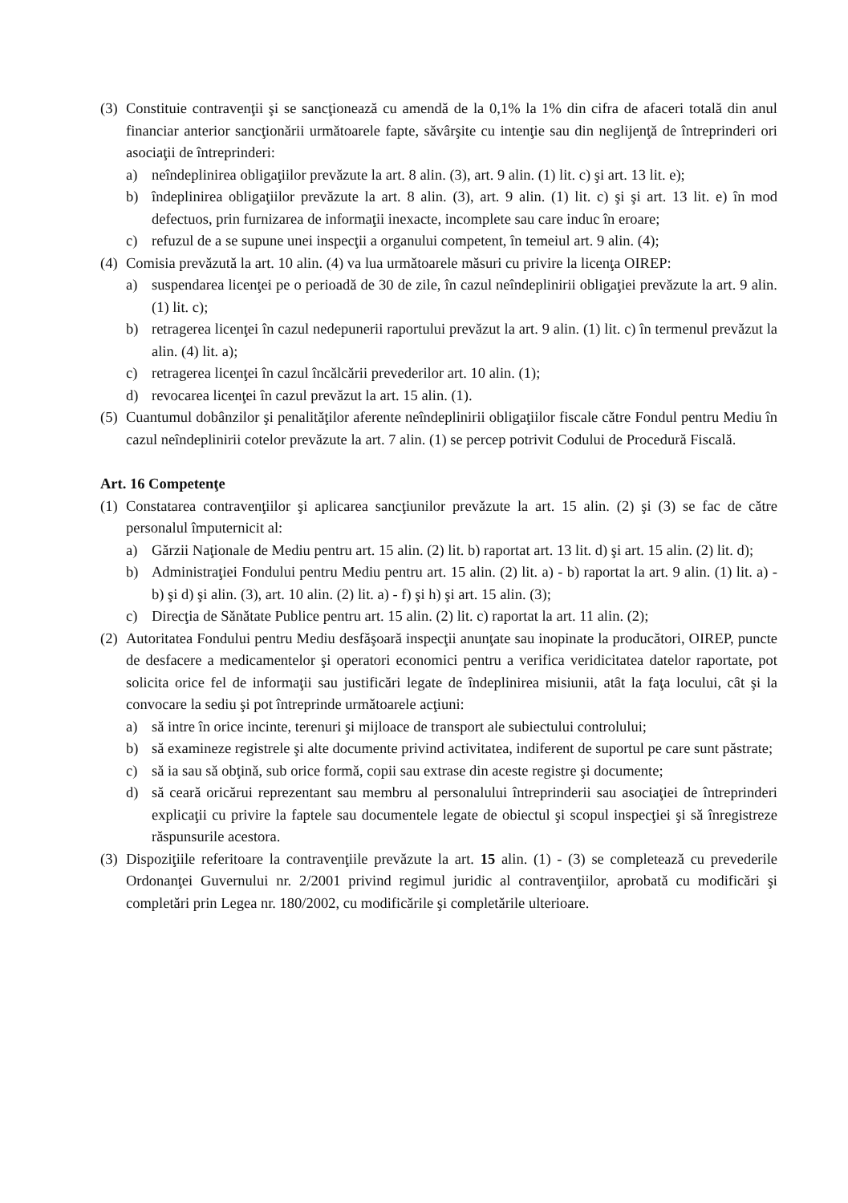(3) Constituie contravenţii şi se sancţionează cu amendă de la 0,1% la 1% din cifra de afaceri totală din anul financiar anterior sancţionării următoarele fapte, săvârşite cu intenţie sau din neglijenţă de întreprinderi ori asociaţii de întreprinderi:
a) neîndeplinirea obligaţiilor prevăzute la art. 8 alin. (3), art. 9 alin. (1) lit. c) şi art. 13 lit. e);
b) îndeplinirea obligaţiilor prevăzute la art. 8 alin. (3), art. 9 alin. (1) lit. c) şi şi art. 13 lit. e) în mod defectuos, prin furnizarea de informaţii inexacte, incomplete sau care induc în eroare;
c) refuzul de a se supune unei inspecţii a organului competent, în temeiul art. 9 alin. (4);
(4) Comisia prevăzută la art. 10 alin. (4) va lua următoarele măsuri cu privire la licenţa OIREP:
a) suspendarea licenţei pe o perioadă de 30 de zile, în cazul neîndeplinirii obligaţiei prevăzute la art. 9 alin. (1) lit. c);
b) retragerea licenţei în cazul nedepunerii raportului prevăzut la art. 9 alin. (1) lit. c) în termenul prevăzut la alin. (4) lit. a);
c) retragerea licenţei în cazul încălcării prevederilor art. 10 alin. (1);
d) revocarea licenţei în cazul prevăzut la art. 15 alin. (1).
(5) Cuantumul dobânzilor şi penalităţilor aferente neîndeplinirii obligaţiilor fiscale către Fondul pentru Mediu în cazul neîndeplinirii cotelor prevăzute la art. 7 alin. (1) se percep potrivit Codului de Procedură Fiscală.
Art. 16 Competenţe
(1) Constatarea contravenţiilor şi aplicarea sancţiunilor prevăzute la art. 15 alin. (2) şi (3) se fac de către personalul împuternicit al:
a) Gărzii Naţionale de Mediu pentru art. 15 alin. (2) lit. b) raportat art. 13 lit. d) şi art. 15 alin. (2) lit. d);
b) Administraţiei Fondului pentru Mediu pentru art. 15 alin. (2) lit. a) - b) raportat la art. 9 alin. (1) lit. a) - b) şi d) şi alin. (3), art. 10 alin. (2) lit. a) - f) şi h) şi art. 15 alin. (3);
c) Direcţia de Sănătate Publice pentru art. 15 alin. (2) lit. c) raportat la art. 11 alin. (2);
(2) Autoritatea Fondului pentru Mediu desfăşoară inspecţii anunţate sau inopinate la producători, OIREP, puncte de desfacere a medicamentelor şi operatori economici pentru a verifica veridicitatea datelor raportate, pot solicita orice fel de informaţii sau justificări legate de îndeplinirea misiunii, atât la faţa locului, cât şi la convocare la sediu şi pot întreprinde următoarele acţiuni:
a) să intre în orice incinte, terenuri şi mijloace de transport ale subiectului controlului;
b) să examineze registrele şi alte documente privind activitatea, indiferent de suportul pe care sunt păstrate;
c) să ia sau să obţină, sub orice formă, copii sau extrase din aceste registre şi documente;
d) să ceară oricărui reprezentant sau membru al personalului întreprinderii sau asociaţiei de întreprinderi explicaţii cu privire la faptele sau documentele legate de obiectul şi scopul inspecţiei şi să înregistreze răspunsurile acestora.
(3) Dispoziţiile referitoare la contravenţiile prevăzute la art. 15 alin. (1) - (3) se completează cu prevederile Ordonanţei Guvernului nr. 2/2001 privind regimul juridic al contravenţiilor, aprobată cu modificări şi completări prin Legea nr. 180/2002, cu modificările şi completările ulterioare.